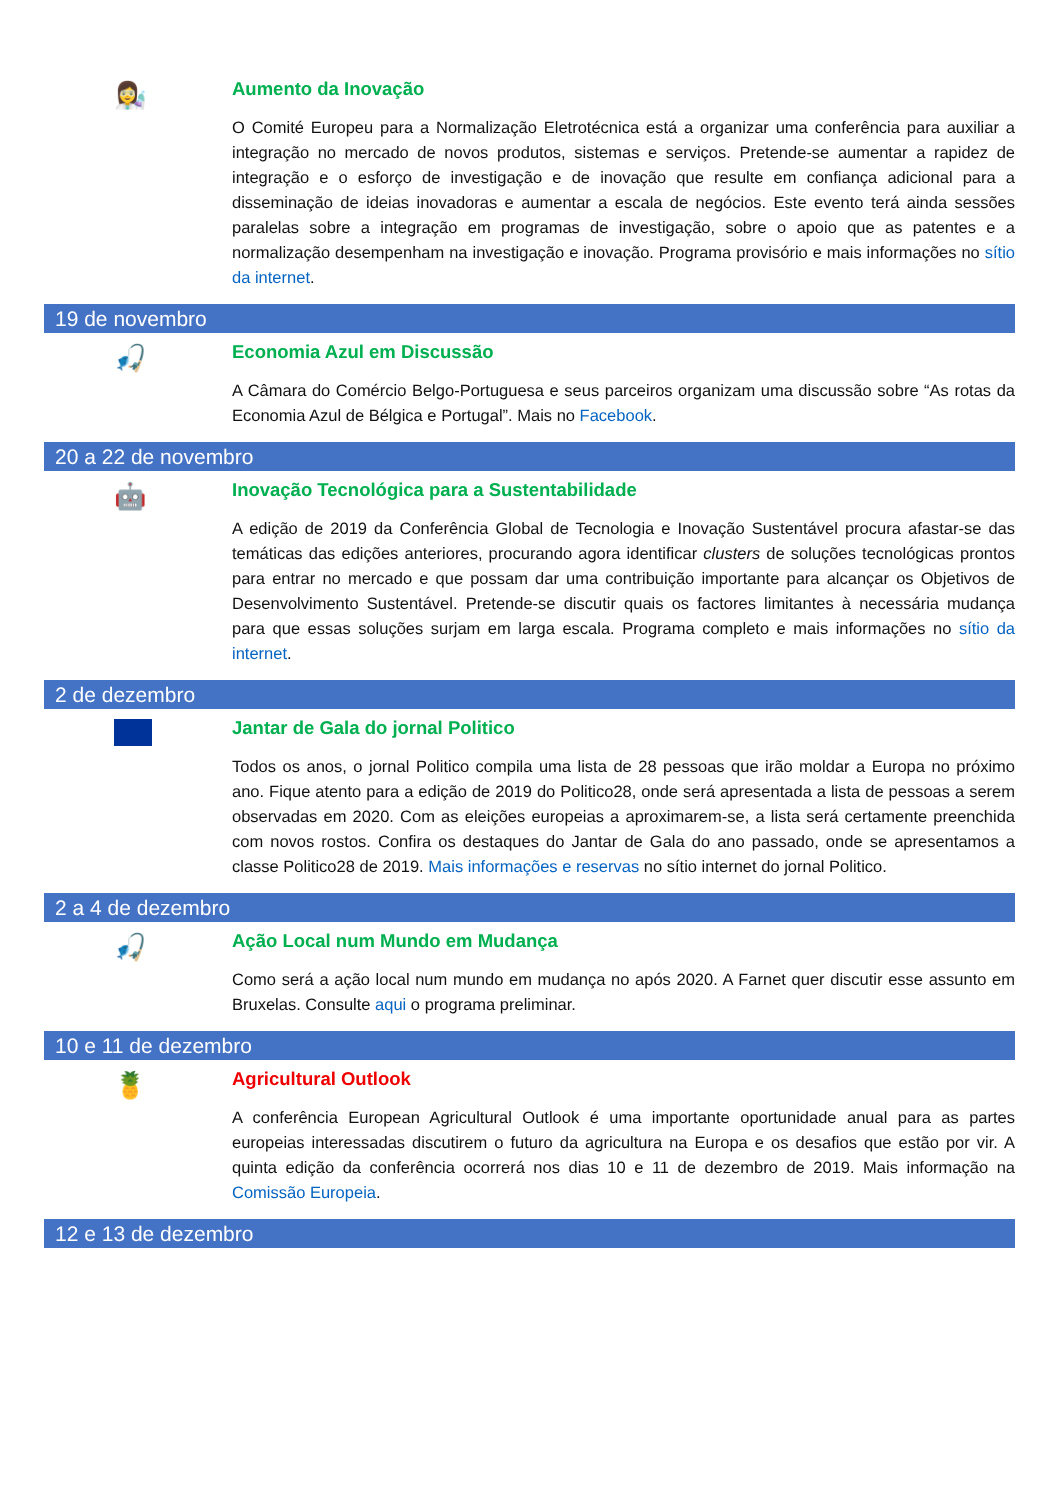👩‍🔬
Aumento da Inovação
O Comité Europeu para a Normalização Eletrotécnica está a organizar uma conferência para auxiliar a integração no mercado de novos produtos, sistemas e serviços. Pretende-se aumentar a rapidez de integração e o esforço de investigação e de inovação que resulte em confiança adicional para a disseminação de ideias inovadoras e aumentar a escala de negócios. Este evento terá ainda sessões paralelas sobre a integração em programas de investigação, sobre o apoio que as patentes e a normalização desempenham na investigação e inovação. Programa provisório e mais informações no sítio da internet.
19 de novembro
🎣
Economia Azul em Discussão
A Câmara do Comércio Belgo-Portuguesa e seus parceiros organizam uma discussão sobre “As rotas da Economia Azul de Bélgica e Portugal”. Mais no Facebook.
20 a 22 de novembro
🤖
Inovação Tecnológica para a Sustentabilidade
A edição de 2019 da Conferência Global de Tecnologia e Inovação Sustentável procura afastar-se das temáticas das edições anteriores, procurando agora identificar clusters de soluções tecnológicas prontos para entrar no mercado e que possam dar uma contribuição importante para alcançar os Objetivos de Desenvolvimento Sustentável. Pretende-se discutir quais os factores limitantes à necessária mudança para que essas soluções surjam em larga escala. Programa completo e mais informações no sítio da internet.
2 de dezembro
Jantar de Gala do jornal Politico
Todos os anos, o jornal Politico compila uma lista de 28 pessoas que irão moldar a Europa no próximo ano. Fique atento para a edição de 2019 do Politico28, onde será apresentada a lista de pessoas a serem observadas em 2020. Com as eleições europeias a aproximarem-se, a lista será certamente preenchida com novos rostos. Confira os destaques do Jantar de Gala do ano passado, onde se apresentamos a classe Politico28 de 2019. Mais informações e reservas no sítio internet do jornal Politico.
2 a 4 de dezembro
🎣
Ação Local num Mundo em Mudança
Como será a ação local num mundo em mudança no após 2020. A Farnet quer discutir esse assunto em Bruxelas. Consulte aqui o programa preliminar.
10 e 11 de dezembro
🍍
Agricultural Outlook
A conferência European Agricultural Outlook é uma importante oportunidade anual para as partes europeias interessadas discutirem o futuro da agricultura na Europa e os desafios que estão por vir. A quinta edição da conferência ocorrerá nos dias 10 e 11 de dezembro de 2019. Mais informação na Comissão Europeia.
12 e 13 de dezembro